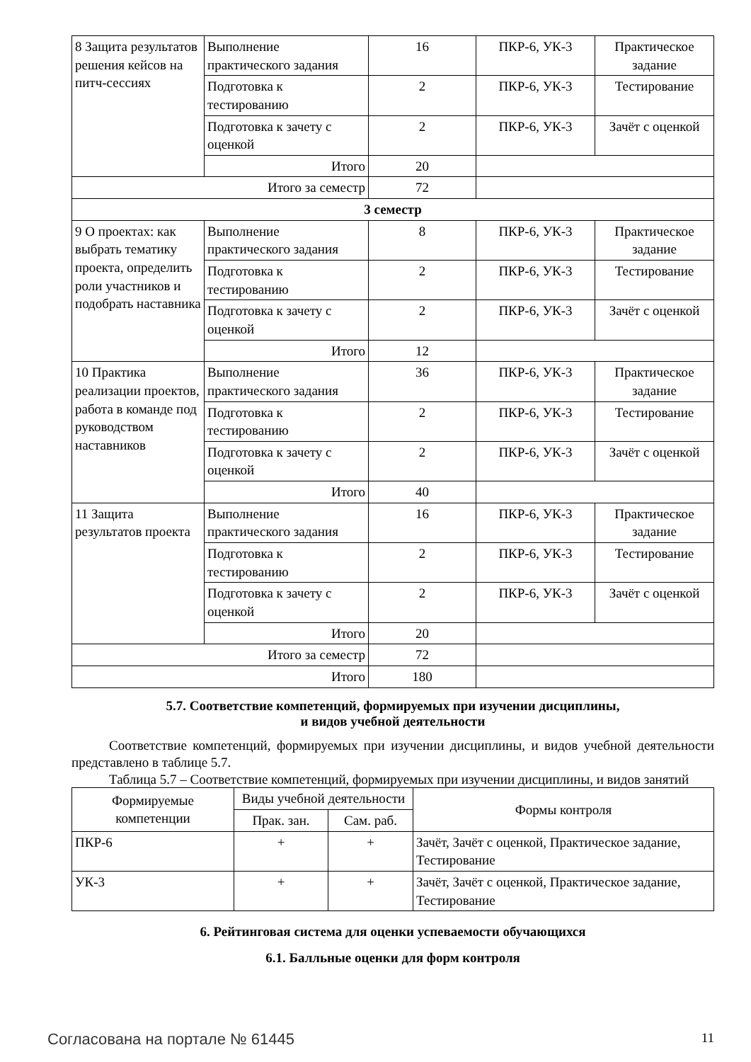| 8 Защита результатов решения кейсов на питч-сессиях | Выполнение практического задания | 16 | ПКР-6, УК-3 | Практическое задание |
| | Подготовка к тестированию | 2 | ПКР-6, УК-3 | Тестирование |
| | Подготовка к зачету с оценкой | 2 | ПКР-6, УК-3 | Зачёт с оценкой |
| | Итого | 20 | | |
| Итого за семестр | | 72 | | |
| 3 семестр | | | | |
| 9 О проектах: как выбрать тематику проекта, определить роли участников и подобрать наставника | Выполнение практического задания | 8 | ПКР-6, УК-3 | Практическое задание |
| | Подготовка к тестированию | 2 | ПКР-6, УК-3 | Тестирование |
| | Подготовка к зачету с оценкой | 2 | ПКР-6, УК-3 | Зачёт с оценкой |
| | Итого | 12 | | |
| 10 Практика реализации проектов, работа в команде под руководством наставников | Выполнение практического задания | 36 | ПКР-6, УК-3 | Практическое задание |
| | Подготовка к тестированию | 2 | ПКР-6, УК-3 | Тестирование |
| | Подготовка к зачету с оценкой | 2 | ПКР-6, УК-3 | Зачёт с оценкой |
| | Итого | 40 | | |
| 11 Защита результатов проекта | Выполнение практического задания | 16 | ПКР-6, УК-3 | Практическое задание |
| | Подготовка к тестированию | 2 | ПКР-6, УК-3 | Тестирование |
| | Подготовка к зачету с оценкой | 2 | ПКР-6, УК-3 | Зачёт с оценкой |
| | Итого | 20 | | |
| Итого за семестр | | 72 | | |
| Итого | | 180 | | |
5.7. Соответствие компетенций, формируемых при изучении дисциплины,
и видов учебной деятельности
Соответствие компетенций, формируемых при изучении дисциплины, и видов учебной деятельности представлено в таблице 5.7.
Таблица 5.7 – Соответствие компетенций, формируемых при изучении дисциплины, и видов занятий
| Формируемые компетенции | Виды учебной деятельности | | Формы контроля |
| --- | --- | --- | --- |
| | Прак. зан. | Сам. раб. | |
| ПКР-6 | + | + | Зачёт, Зачёт с оценкой, Практическое задание, Тестирование |
| УК-3 | + | + | Зачёт, Зачёт с оценкой, Практическое задание, Тестирование |
6. Рейтинговая система для оценки успеваемости обучающихся
6.1. Балльные оценки для форм контроля
Согласована на портале № 61445 11